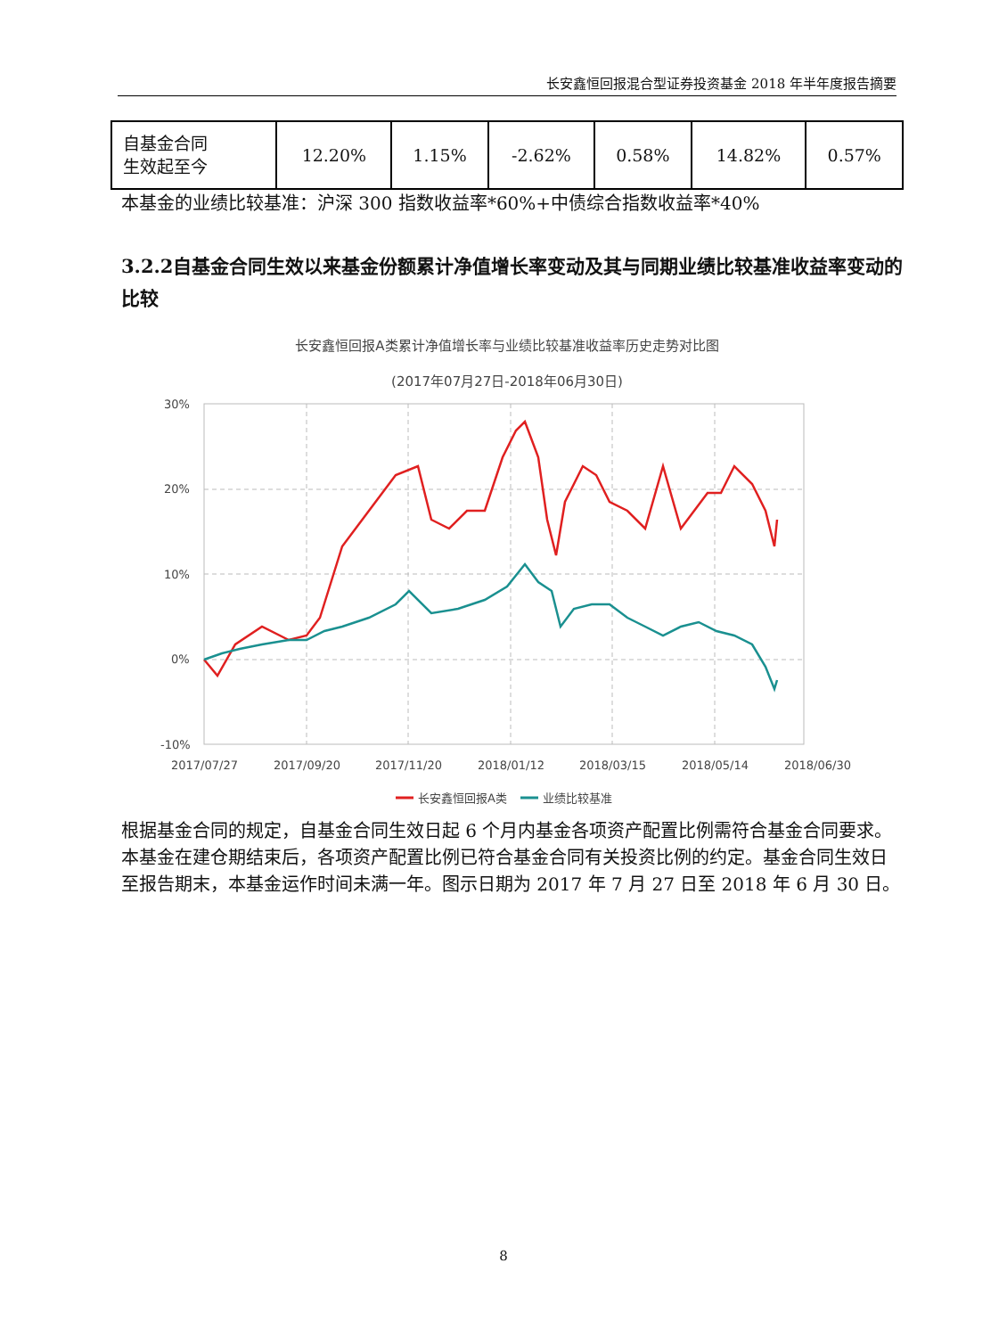长安鑫恒回报混合型证券投资基金 2018 年半年度报告摘要
| 自基金合同 生效起至今 | 12.20% | 1.15% | -2.62% | 0.58% | 14.82% | 0.57% |
本基金的业绩比较基准：沪深 300 指数收益率*60%+中债综合指数收益率*40%
3.2.2自基金合同生效以来基金份额累计净值增长率变动及其与同期业绩比较基准收益率变动的比较
长安鑫恒回报A类累计净值增长率与业绩比较基准收益率历史走势对比图
(2017年07月27日-2018年06月30日)
30%
20%
10%
0%
-10%
2017/07/27
2017/09/20
2017/11/20
2018/01/12
2018/03/15
2018/05/14
2018/06/30
长安鑫恒回报A类
业绩比较基准
根据基金合同的规定，自基金合同生效日起 6 个月内基金各项资产配置比例需符合基金合同要求。本基金在建仓期结束后，各项资产配置比例已符合基金合同有关投资比例的约定。基金合同生效日至报告期末，本基金运作时间未满一年。图示日期为 2017 年 7 月 27 日至 2018 年 6 月 30 日。
8